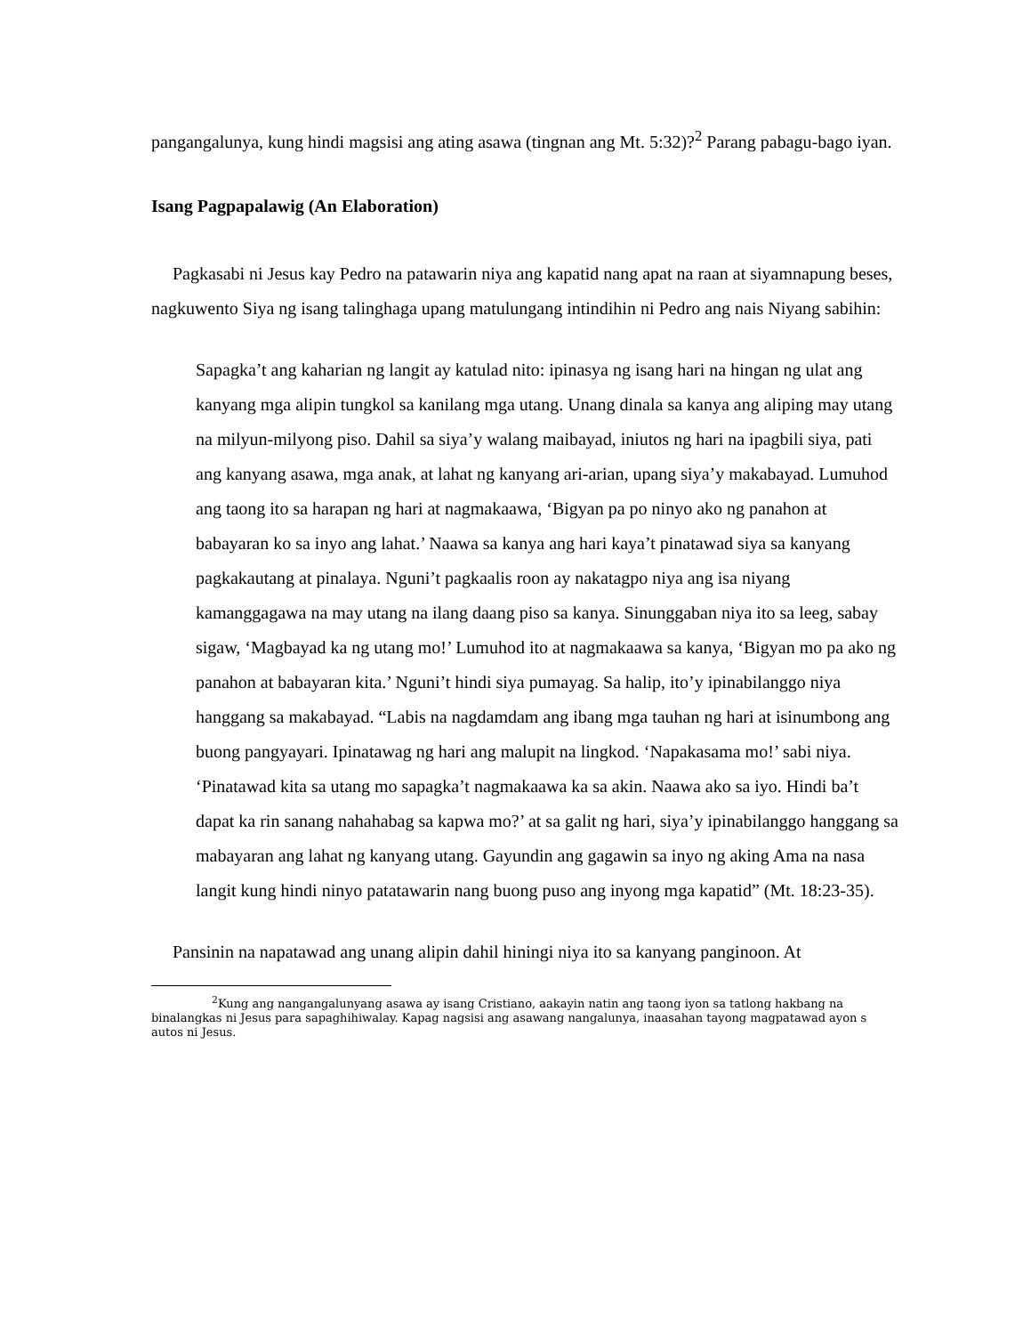pangangalunya, kung hindi magsisi ang ating asawa (tingnan ang Mt. 5:32)?<sup>2</sup> Parang pabagu-bago iyan.
Isang Pagpapalawig (An Elaboration)
Pagkasabi ni Jesus kay Pedro na patawarin niya ang kapatid nang apat na raan at siyamnapung beses, nagkuwento Siya ng isang talinghaga upang matulungang intindihin ni Pedro ang nais Niyang sabihin:
Sapagka’t ang kaharian ng langit ay katulad nito: ipinasya ng isang hari na hingan ng ulat ang kanyang mga alipin tungkol sa kanilang mga utang. Unang dinala sa kanya ang aliping may utang na milyun-milyong piso. Dahil sa siya’y walang maibayad, iniutos ng hari na ipagbili siya, pati ang kanyang asawa, mga anak, at lahat ng kanyang ari-arian, upang siya’y makabayad. Lumuhod ang taong ito sa harapan ng hari at nagmakaawa, ‘Bigyan pa po ninyo ako ng panahon at babayaran ko sa inyo ang lahat.’ Naawa sa kanya ang hari kaya’t pinatawad siya sa kanyang pagkakautang at pinalaya. Nguni’t pagkaalis roon ay nakatagpo niya ang isa niyang kamanggagawa na may utang na ilang daang piso sa kanya. Sinunggaban niya ito sa leeg, sabay sigaw, ‘Magbayad ka ng utang mo!’ Lumuhod ito at nagmakaawa sa kanya, ‘Bigyan mo pa ako ng panahon at babayaran kita.’ Nguni’t hindi siya pumayag. Sa halip, ito’y ipinabilanggo niya hanggang sa makabayad. “Labis na nagdamdam ang ibang mga tauhan ng hari at isinumbong ang buong pangyayari. Ipinatawag ng hari ang malupit na lingkod. ‘Napakasama mo!’ sabi niya. ‘Pinatawad kita sa utang mo sapagka’t nagmakaawa ka sa akin. Naawa ako sa iyo. Hindi ba’t dapat ka rin sanang nahahabag sa kapwa mo?’ at sa galit ng hari, siya’y ipinabilanggo hanggang sa mabayaran ang lahat ng kanyang utang. Gayundin ang gagawin sa inyo ng aking Ama na nasa langit kung hindi ninyo patatawarin nang buong puso ang inyong mga kapatid” (Mt. 18:23-35).
Pansinin na napatawad ang unang alipin dahil hiningi niya ito sa kanyang panginoon. At
<sup>2</sup> Kung ang nangangalunyang asawa ay isang Cristiano, aakayin natin ang taong iyon sa tatlong hakbang na binalangkas ni Jesus para sapaghihiwalay. Kapag nagsisi ang asawang nangalunya, inaasahan tayong magpatawad ayon s autos ni Jesus.